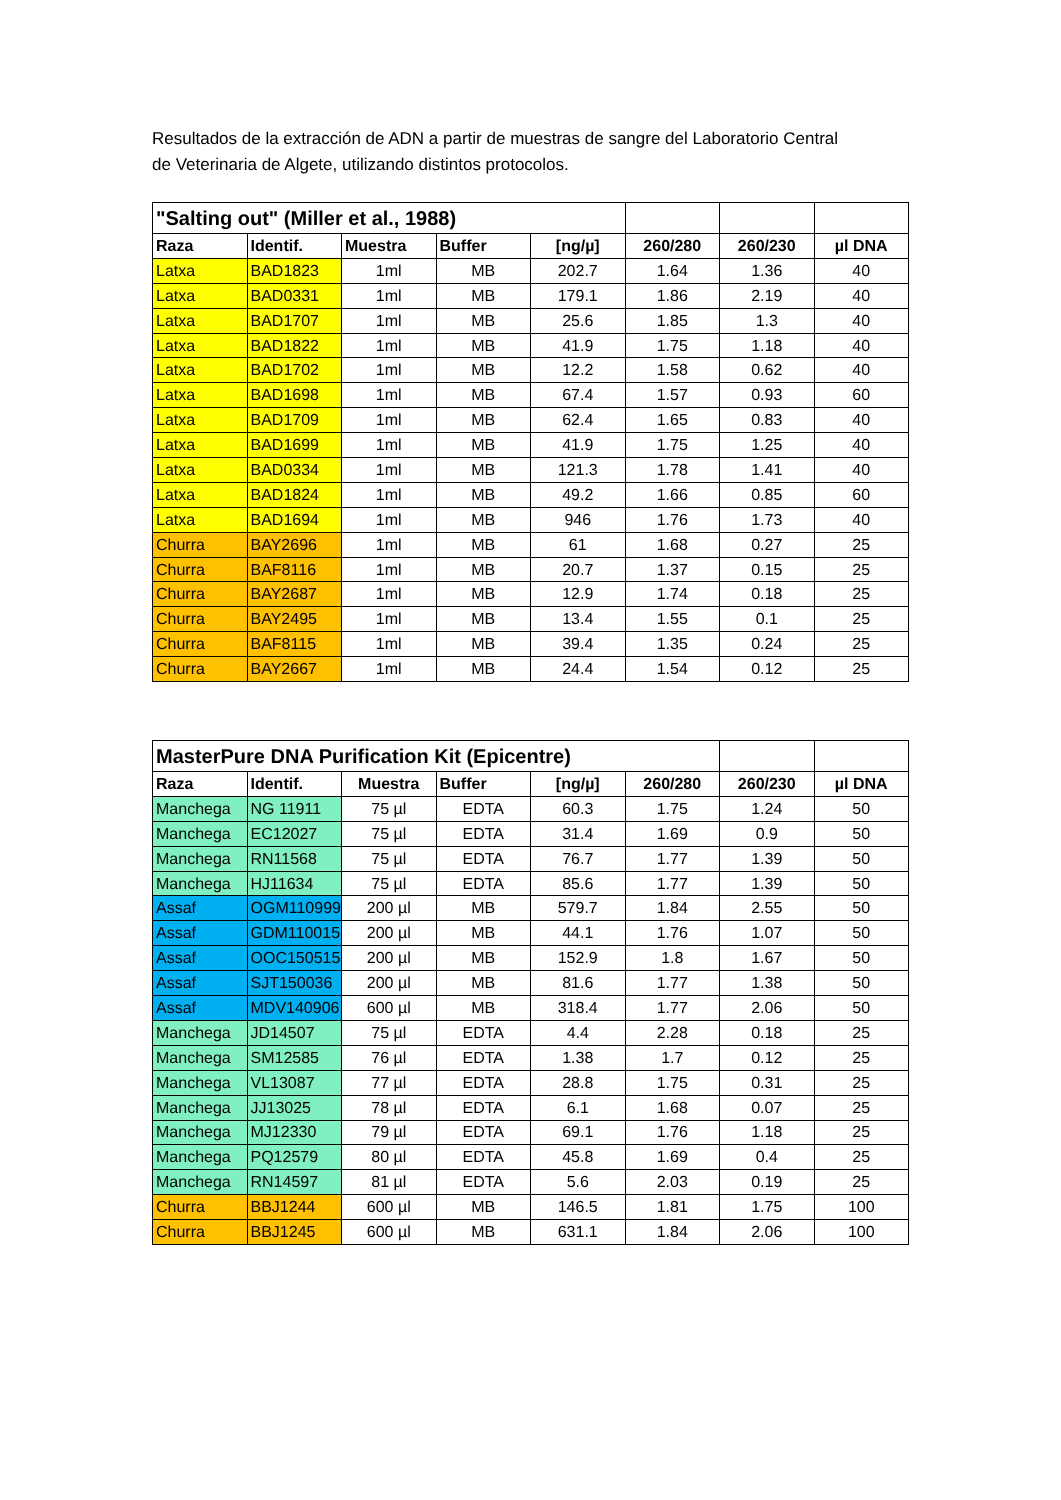Resultados de la extracción de ADN a partir de muestras de sangre del Laboratorio Central de Veterinaria de Algete, utilizando distintos protocolos.
| "Salting out" (Miller et al., 1988) | | | | | | | |
| Raza | Identif. | Muestra | Buffer | [ng/µ] | 260/280 | 260/230 | µl DNA |
| Latxa | BAD1823 | 1ml | MB | 202.7 | 1.64 | 1.36 | 40 |
| Latxa | BAD0331 | 1ml | MB | 179.1 | 1.86 | 2.19 | 40 |
| Latxa | BAD1707 | 1ml | MB | 25.6 | 1.85 | 1.3 | 40 |
| Latxa | BAD1822 | 1ml | MB | 41.9 | 1.75 | 1.18 | 40 |
| Latxa | BAD1702 | 1ml | MB | 12.2 | 1.58 | 0.62 | 40 |
| Latxa | BAD1698 | 1ml | MB | 67.4 | 1.57 | 0.93 | 60 |
| Latxa | BAD1709 | 1ml | MB | 62.4 | 1.65 | 0.83 | 40 |
| Latxa | BAD1699 | 1ml | MB | 41.9 | 1.75 | 1.25 | 40 |
| Latxa | BAD0334 | 1ml | MB | 121.3 | 1.78 | 1.41 | 40 |
| Latxa | BAD1824 | 1ml | MB | 49.2 | 1.66 | 0.85 | 60 |
| Latxa | BAD1694 | 1ml | MB | 946 | 1.76 | 1.73 | 40 |
| Churra | BAY2696 | 1ml | MB | 61 | 1.68 | 0.27 | 25 |
| Churra | BAF8116 | 1ml | MB | 20.7 | 1.37 | 0.15 | 25 |
| Churra | BAY2687 | 1ml | MB | 12.9 | 1.74 | 0.18 | 25 |
| Churra | BAY2495 | 1ml | MB | 13.4 | 1.55 | 0.1 | 25 |
| Churra | BAF8115 | 1ml | MB | 39.4 | 1.35 | 0.24 | 25 |
| Churra | BAY2667 | 1ml | MB | 24.4 | 1.54 | 0.12 | 25 |
| MasterPure DNA Purification Kit (Epicentre) | | | | | | | |
| Raza | Identif. | Muestra | Buffer | [ng/µ] | 260/280 | 260/230 | µl DNA |
| Manchega | NG 11911 | 75 µl | EDTA | 60.3 | 1.75 | 1.24 | 50 |
| Manchega | EC12027 | 75 µl | EDTA | 31.4 | 1.69 | 0.9 | 50 |
| Manchega | RN11568 | 75 µl | EDTA | 76.7 | 1.77 | 1.39 | 50 |
| Manchega | HJ11634 | 75 µl | EDTA | 85.6 | 1.77 | 1.39 | 50 |
| Assaf | OGM110999 | 200 µl | MB | 579.7 | 1.84 | 2.55 | 50 |
| Assaf | GDM110015 | 200 µl | MB | 44.1 | 1.76 | 1.07 | 50 |
| Assaf | OOC150515 | 200 µl | MB | 152.9 | 1.8 | 1.67 | 50 |
| Assaf | SJT150036 | 200 µl | MB | 81.6 | 1.77 | 1.38 | 50 |
| Assaf | MDV140906 | 600 µl | MB | 318.4 | 1.77 | 2.06 | 50 |
| Manchega | JD14507 | 75 µl | EDTA | 4.4 | 2.28 | 0.18 | 25 |
| Manchega | SM12585 | 76 µl | EDTA | 1.38 | 1.7 | 0.12 | 25 |
| Manchega | VL13087 | 77 µl | EDTA | 28.8 | 1.75 | 0.31 | 25 |
| Manchega | JJ13025 | 78 µl | EDTA | 6.1 | 1.68 | 0.07 | 25 |
| Manchega | MJ12330 | 79 µl | EDTA | 69.1 | 1.76 | 1.18 | 25 |
| Manchega | PQ12579 | 80 µl | EDTA | 45.8 | 1.69 | 0.4 | 25 |
| Manchega | RN14597 | 81 µl | EDTA | 5.6 | 2.03 | 0.19 | 25 |
| Churra | BBJ1244 | 600 µl | MB | 146.5 | 1.81 | 1.75 | 100 |
| Churra | BBJ1245 | 600 µl | MB | 631.1 | 1.84 | 2.06 | 100 |